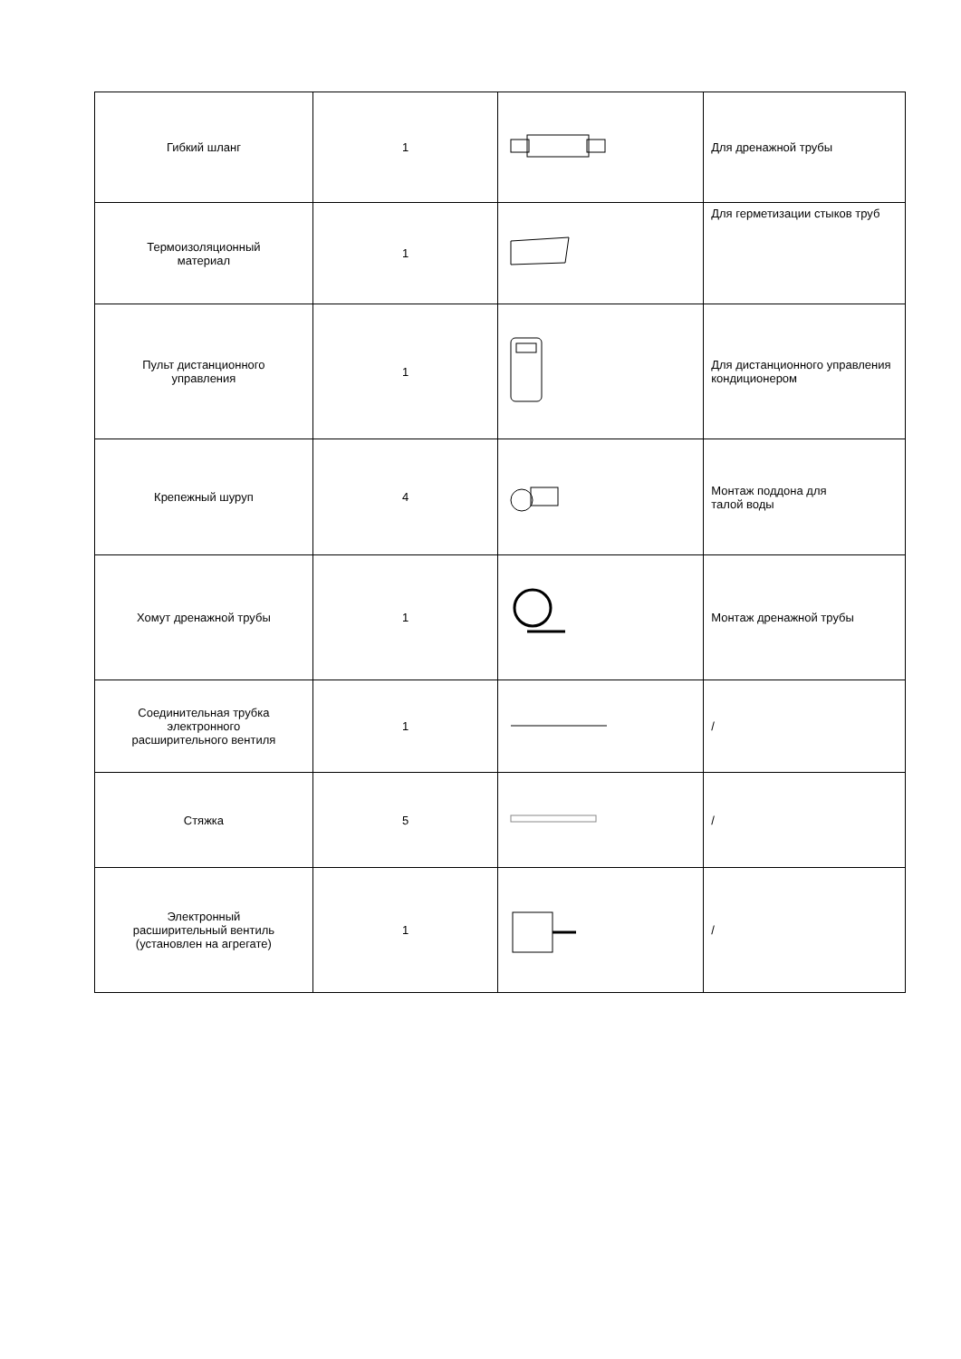| Гибкий шланг | 1 | | Для дренажной трубы |
| Термоизоляционный материал | 1 | | Для герметизации стыков труб |
| Пульт дистанционного управления | 1 | | Для дистанционного управления кондиционером |
| Крепежный шуруп | 4 | | Монтаж поддона для талой воды |
| Хомут дренажной трубы | 1 | | Монтаж дренажной трубы |
| Соединительная трубка электронного расширительного вентиля | 1 | | / |
| Стяжка | 5 | | / |
| Электронный расширительный вентиль (установлен на агрегате) | 1 | | / |